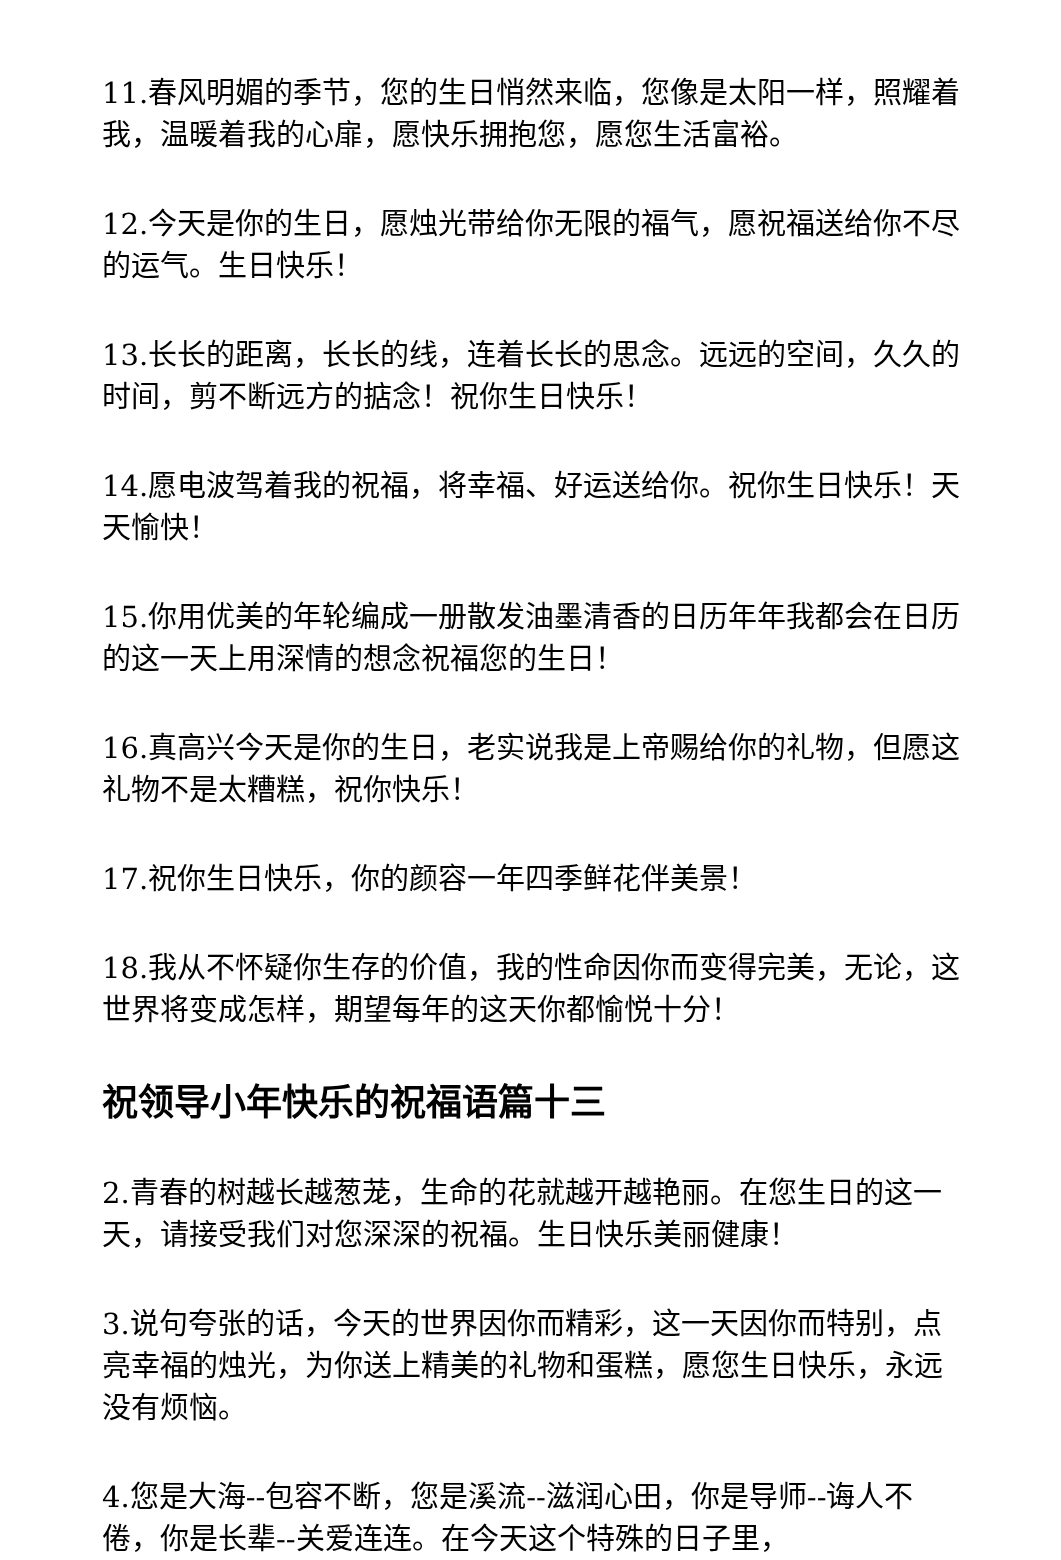11.春风明媚的季节，您的生日悄然来临，您像是太阳一样，照耀着我，温暖着我的心扉，愿快乐拥抱您，愿您生活富裕。
12.今天是你的生日，愿烛光带给你无限的福气，愿祝福送给你不尽的运气。生日快乐！
13.长长的距离，长长的线，连着长长的思念。远远的空间，久久的时间，剪不断远方的掂念！祝你生日快乐！
14.愿电波驾着我的祝福，将幸福、好运送给你。祝你生日快乐！天天愉快！
15.你用优美的年轮编成一册散发油墨清香的日历年年我都会在日历的这一天上用深情的想念祝福您的生日！
16.真高兴今天是你的生日，老实说我是上帝赐给你的礼物，但愿这礼物不是太糟糕，祝你快乐！
17.祝你生日快乐，你的颜容一年四季鲜花伴美景！
18.我从不怀疑你生存的价值，我的性命因你而变得完美，无论，这世界将变成怎样，期望每年的这天你都愉悦十分！
祝领导小年快乐的祝福语篇十三
2.青春的树越长越葱茏，生命的花就越开越艳丽。在您生日的这一天，请接受我们对您深深的祝福。生日快乐美丽健康！
3.说句夸张的话，今天的世界因你而精彩，这一天因你而特别，点亮幸福的烛光，为你送上精美的礼物和蛋糕，愿您生日快乐，永远没有烦恼。
4.您是大海--包容不断，您是溪流--滋润心田，你是导师--诲人不倦，你是长辈--关爱连连。在今天这个特殊的日子里，